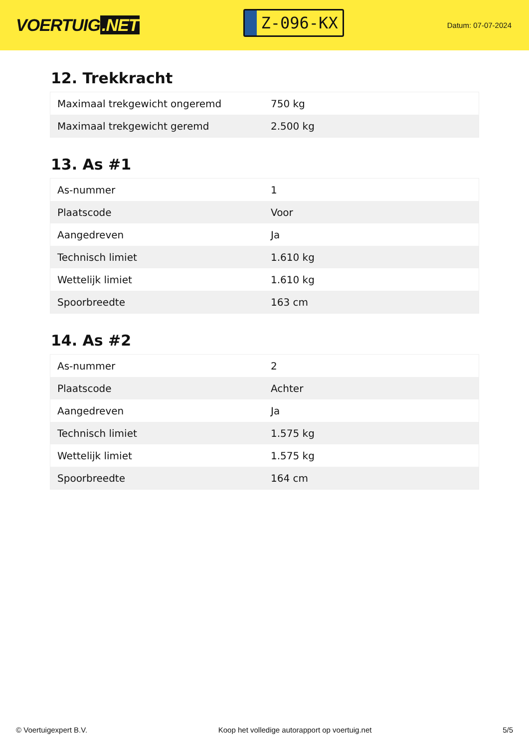VOERTUIG.NET
Z-096-KX
Datum: 07-07-2024
12. Trekkracht
| Maximaal trekgewicht ongeremd | 750 kg |
| Maximaal trekgewicht geremd | 2.500 kg |
13. As #1
| As-nummer | 1 |
| Plaatscode | Voor |
| Aangedreven | Ja |
| Technisch limiet | 1.610 kg |
| Wettelijk limiet | 1.610 kg |
| Spoorbreedte | 163 cm |
14. As #2
| As-nummer | 2 |
| Plaatscode | Achter |
| Aangedreven | Ja |
| Technisch limiet | 1.575 kg |
| Wettelijk limiet | 1.575 kg |
| Spoorbreedte | 164 cm |
© Voertuigexpert B.V. Koop het volledige autorapport op voertuig.net 5/5